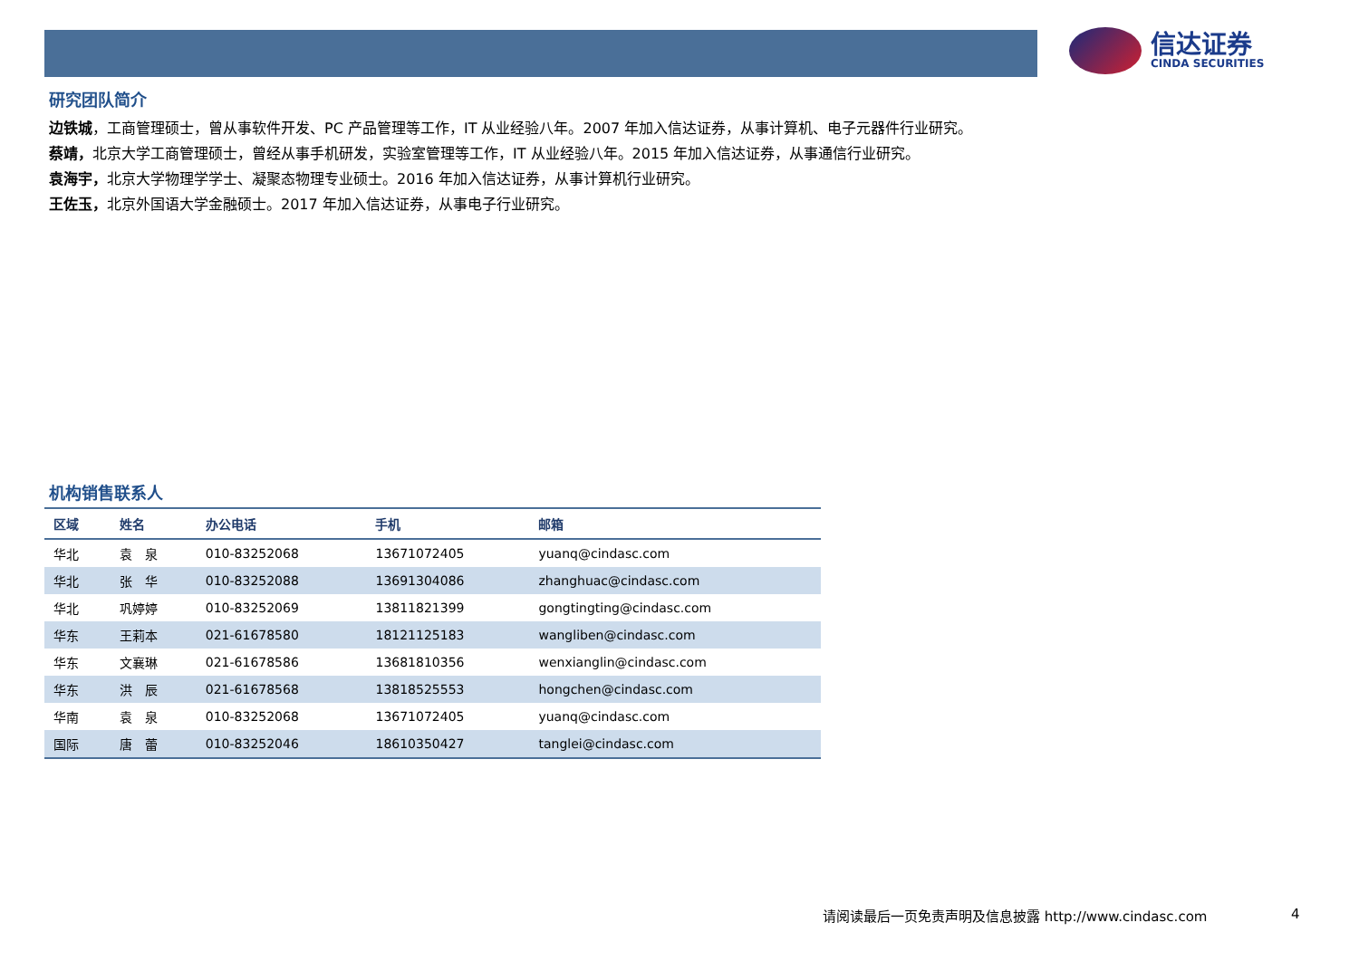信达证券
CINDA SECURITIES
研究团队简介
边铁城，工商管理硕士，曾从事软件开发、PC 产品管理等工作，IT 从业经验八年。2007 年加入信达证券，从事计算机、电子元器件行业研究。
蔡靖，北京大学工商管理硕士，曾经从事手机研发，实验室管理等工作，IT 从业经验八年。2015 年加入信达证券，从事通信行业研究。
袁海宇，北京大学物理学学士、凝聚态物理专业硕士。2016 年加入信达证券，从事计算机行业研究。
王佐玉，北京外国语大学金融硕士。2017 年加入信达证券，从事电子行业研究。
机构销售联系人
| 区域 | 姓名 | 办公电话 | 手机 | 邮箱 |
| --- | --- | --- | --- | --- |
| 华北 | 袁 泉 | 010-83252068 | 13671072405 | yuanq@cindasc.com |
| 华北 | 张 华 | 010-83252088 | 13691304086 | zhanghuac@cindasc.com |
| 华北 | 巩婷婷 | 010-83252069 | 13811821399 | gongtingting@cindasc.com |
| 华东 | 王莉本 | 021-61678580 | 18121125183 | wangliben@cindasc.com |
| 华东 | 文襄琳 | 021-61678586 | 13681810356 | wenxianglin@cindasc.com |
| 华东 | 洪 辰 | 021-61678568 | 13818525553 | hongchen@cindasc.com |
| 华南 | 袁 泉 | 010-83252068 | 13671072405 | yuanq@cindasc.com |
| 国际 | 唐 蕾 | 010-83252046 | 18610350427 | tanglei@cindasc.com |
请阅读最后一页免责声明及信息披露 http://www.cindasc.com
4